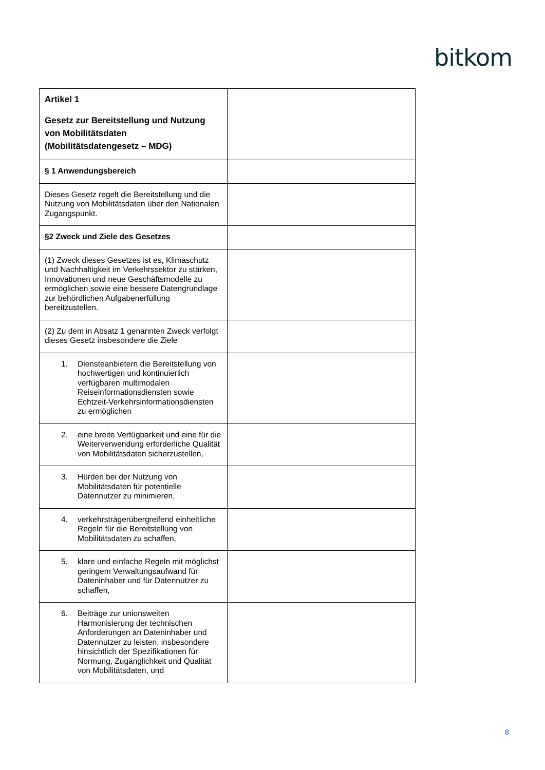bitkom
| Artikel 1 Gesetz zur Bereitstellung und Nutzung von Mobilitätsdaten (Mobilitätsdatengesetz – MDG) | |
| § 1 Anwendungsbereich | |
| Dieses Gesetz regelt die Bereitstellung und die Nutzung von Mobilitätsdaten über den Nationalen Zugangspunkt. | |
| §2 Zweck und Ziele des Gesetzes | |
| (1) Zweck dieses Gesetzes ist es, Klimaschutz und Nachhaltigkeit im Verkehrssektor zu stärken, Innovationen und neue Geschäftsmodelle zu ermöglichen sowie eine bessere Datengrundlage zur behördlichen Aufgabenerfüllung bereitzustellen. | |
| (2) Zu dem in Absatz 1 genannten Zweck verfolgt dieses Gesetz insbesondere die Ziele | |
| 1. Diensteanbietern die Bereitstellung von hochwertigen und kontinuierlich verfügbaren multimodalen Reiseinformationsdiensten sowie Echtzeit-Verkehrsinformationsdiensten zu ermöglichen | |
| 2. eine breite Verfügbarkeit und eine für die Weiterverwendung erforderliche Qualität von Mobilitätsdaten sicherzustellen, | |
| 3. Hürden bei der Nutzung von Mobilitätsdaten für potentielle Datennutzer zu minimieren, | |
| 4. verkehrsträgerübergreifend einheitliche Regeln für die Bereitstellung von Mobilitätsdaten zu schaffen, | |
| 5. klare und einfache Regeln mit möglichst geringem Verwaltungsaufwand für Dateninhaber und für Datennutzer zu schaffen, | |
| 6. Beiträge zur unionsweiten Harmonisierung der technischen Anforderungen an Dateninhaber und Datennutzer zu leisten, insbesondere hinsichtlich der Spezifikationen für Normung, Zugänglichkeit und Qualität von Mobilitätsdaten, und | |
8